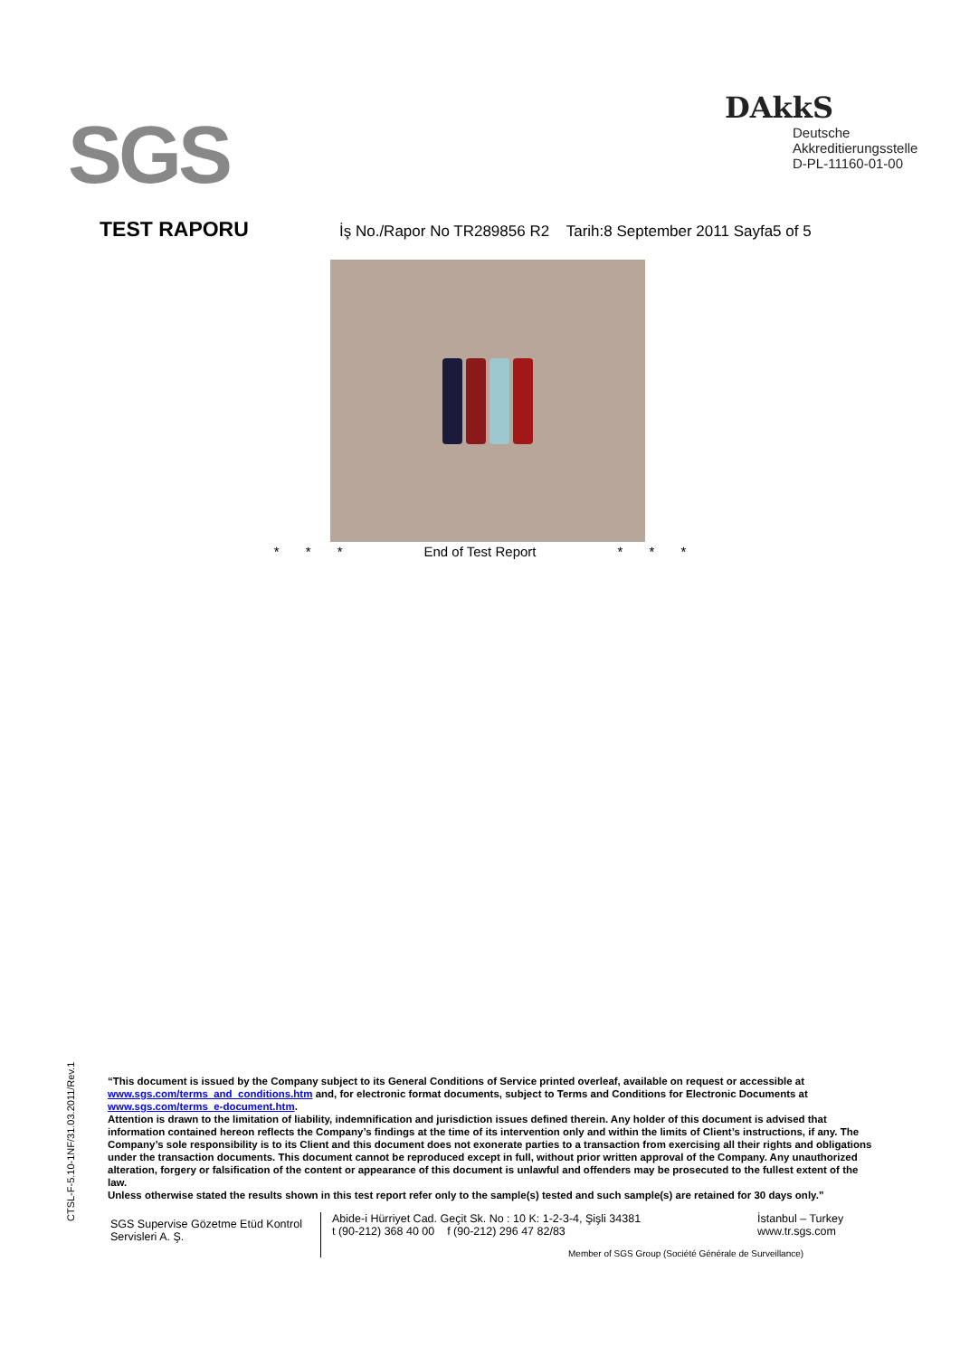SGS
DAkkS
Deutsche
Akkreditierungsstelle
D-PL-11160-01-00
TEST RAPORU
İş No./Rapor No TR289856 R2 Tarih:8 September 2011 Sayfa5 of 5
* * * End of Test Report * * *
CTSL-F-5.10-1NF/31.03.2011/Rev.1
“This document is issued by the Company subject to its General Conditions of Service printed overleaf, available on request or accessible at www.sgs.com/terms_and_conditions.htm and, for electronic format documents, subject to Terms and Conditions for Electronic Documents at www.sgs.com/terms_e-document.htm.
Attention is drawn to the limitation of liability, indemnification and jurisdiction issues defined therein. Any holder of this document is advised that information contained hereon reflects the Company’s findings at the time of its intervention only and within the limits of Client’s instructions, if any. The Company’s sole responsibility is to its Client and this document does not exonerate parties to a transaction from exercising all their rights and obligations under the transaction documents. This document cannot be reproduced except in full, without prior written approval of the Company. Any unauthorized alteration, forgery or falsification of the content or appearance of this document is unlawful and offenders may be prosecuted to the fullest extent of the law.
Unless otherwise stated the results shown in this test report refer only to the sample(s) tested and such sample(s) are retained for 30 days only.”
SGS Supervise Gözetme Etüd Kontrol Servisleri A. Ş.
Abide-i Hürriyet Cad. Geçit Sk. No : 10 K: 1-2-3-4, Şişli 34381
t (90-212) 368 40 00 f (90-212) 296 47 82/83
İstanbul – Turkey
www.tr.sgs.com
Member of SGS Group (Société Générale de Surveillance)